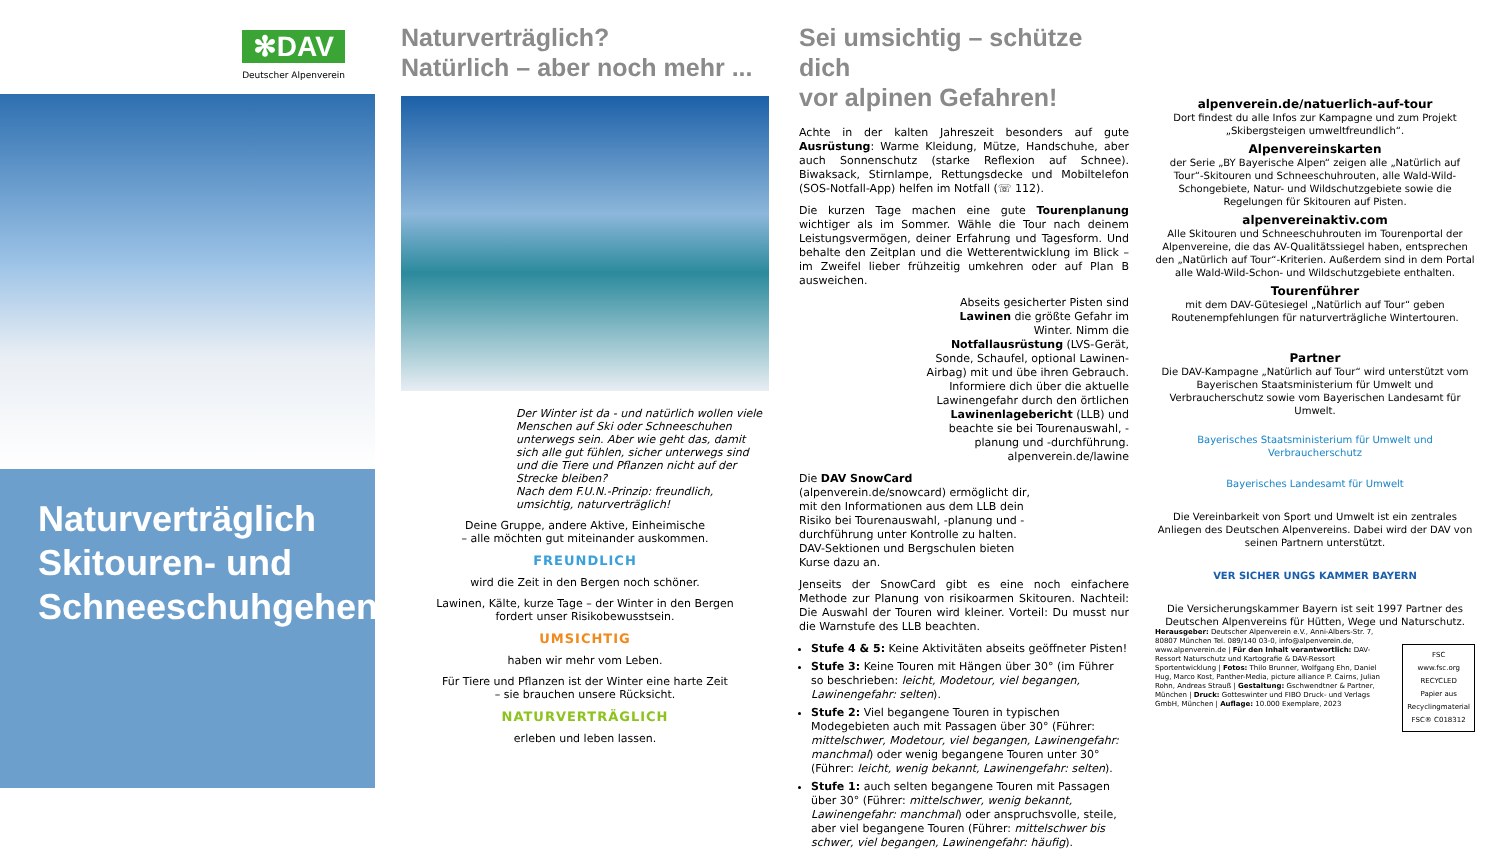✻DAV Deutscher Alpenverein
Naturverträglich Skitouren- und Schneeschuhgehen
Naturverträglich?
Natürlich – aber noch mehr ...
Der Winter ist da - und natürlich wollen viele Menschen auf Ski oder Schneeschuhen unterwegs sein. Aber wie geht das, damit sich alle gut fühlen, sicher unterwegs sind und die Tiere und Pflanzen nicht auf der Strecke bleiben?
Nach dem F.U.N.-Prinzip: freundlich, umsichtig, naturverträglich!
Deine Gruppe, andere Aktive, Einheimische
– alle möchten gut miteinander auskommen.
FREUNDLICH
wird die Zeit in den Bergen noch schöner.
Lawinen, Kälte, kurze Tage – der Winter in den Bergen
fordert unser Risikobewusstsein.
UMSICHTIG
haben wir mehr vom Leben.
Für Tiere und Pflanzen ist der Winter eine harte Zeit
– sie brauchen unsere Rücksicht.
NATURVERTRÄGLICH
erleben und leben lassen.
Sei umsichtig – schütze dich
vor alpinen Gefahren!
Achte in der kalten Jahreszeit besonders auf gute Ausrüstung: Warme Kleidung, Mütze, Handschuhe, aber auch Sonnenschutz (starke Reflexion auf Schnee). Biwaksack, Stirnlampe, Rettungsdecke und Mobiltelefon (SOS-Notfall-App) helfen im Notfall (☏ 112).
Die kurzen Tage machen eine gute Tourenplanung wichtiger als im Sommer. Wähle die Tour nach deinem Leistungsvermögen, deiner Erfahrung und Tagesform. Und behalte den Zeitplan und die Wetterentwicklung im Blick – im Zweifel lieber frühzeitig umkehren oder auf Plan B ausweichen.
Abseits gesicherter Pisten sind Lawinen die größte Gefahr im Winter. Nimm die Notfallausrüstung (LVS-Gerät, Sonde, Schaufel, optional Lawinen-Airbag) mit und übe ihren Gebrauch. Informiere dich über die aktuelle Lawinengefahr durch den örtlichen Lawinenlagebericht (LLB) und beachte sie bei Tourenauswahl, -planung und -durchführung. alpenverein.de/lawine
Die DAV SnowCard (alpenverein.de/snowcard) ermöglicht dir, mit den Informationen aus dem LLB dein Risiko bei Tourenauswahl, -planung und -durchführung unter Kontrolle zu halten. DAV-Sektionen und Bergschulen bieten Kurse dazu an.
Jenseits der SnowCard gibt es eine noch einfachere Methode zur Planung von risikoarmen Skitouren. Nachteil: Die Auswahl der Touren wird kleiner. Vorteil: Du musst nur die Warnstufe des LLB beachten.
Stufe 4 & 5: Keine Aktivitäten abseits geöffneter Pisten!
Stufe 3: Keine Touren mit Hängen über 30° (im Führer so beschrieben: leicht, Modetour, viel begangen, Lawinengefahr: selten).
Stufe 2: Viel begangene Touren in typischen Modegebieten auch mit Passagen über 30° (Führer: mittelschwer, Modetour, viel begangen, Lawinengefahr: manchmal) oder wenig begangene Touren unter 30° (Führer: leicht, wenig bekannt, Lawinengefahr: selten).
Stufe 1: auch selten begangene Touren mit Passagen über 30° (Führer: mittelschwer, wenig bekannt, Lawinengefahr: manchmal) oder anspruchsvolle, steile, aber viel begangene Touren (Führer: mittelschwer bis schwer, viel begangen, Lawinengefahr: häufig).
alpenverein.de/natuerlich-auf-tour
Dort findest du alle Infos zur Kampagne und zum Projekt „Skibergsteigen umweltfreundlich“.
Alpenvereinskarten
der Serie „BY Bayerische Alpen“ zeigen alle „Natürlich auf Tour“-Skitouren und Schneeschuhrouten, alle Wald-Wild-Schongebiete, Natur- und Wildschutzgebiete sowie die Regelungen für Skitouren auf Pisten.
alpenvereinaktiv.com
Alle Skitouren und Schneeschuhrouten im Tourenportal der Alpenvereine, die das AV-Qualitätssiegel haben, entsprechen den „Natürlich auf Tour“-Kriterien. Außerdem sind in dem Portal alle Wald-Wild-Schon- und Wildschutzgebiete enthalten.
Tourenführer
mit dem DAV-Gütesiegel „Natürlich auf Tour“ geben Routenempfehlungen für naturverträgliche Wintertouren.
Partner
Die DAV-Kampagne „Natürlich auf Tour“ wird unterstützt vom Bayerischen Staatsministerium für Umwelt und Verbraucherschutz sowie vom Bayerischen Landesamt für Umwelt.
Bayerisches Staatsministerium für Umwelt und Verbraucherschutz
Bayerisches Landesamt für Umwelt
Die Vereinbarkeit von Sport und Umwelt ist ein zentrales Anliegen des Deutschen Alpenvereins. Dabei wird der DAV von seinen Partnern unterstützt.
VER SICHER UNGS KAMMER BAYERN
Die Versicherungskammer Bayern ist seit 1997 Partner des Deutschen Alpenvereins für Hütten, Wege und Naturschutz.
Herausgeber: Deutscher Alpenverein e.V., Anni-Albers-Str. 7, 80807 München Tel. 089/140 03-0, info@alpenverein.de, www.alpenverein.de | Für den Inhalt verantwortlich: DAV-Ressort Naturschutz und Kartografie & DAV-Ressort Sportentwicklung | Fotos: Thilo Brunner, Wolfgang Ehn, Daniel Hug, Marco Kost, Panther-Media, picture alliance P. Cairns, Julian Rohn, Andreas Strauß | Gestaltung: Gschwendtner & Partner, München | Druck: Gotteswinter und FIBO Druck- und Verlags GmbH, München | Auflage: 10.000 Exemplare, 2023
FSC
www.fsc.org
RECYCLED
Papier aus Recyclingmaterial
FSC® C018312